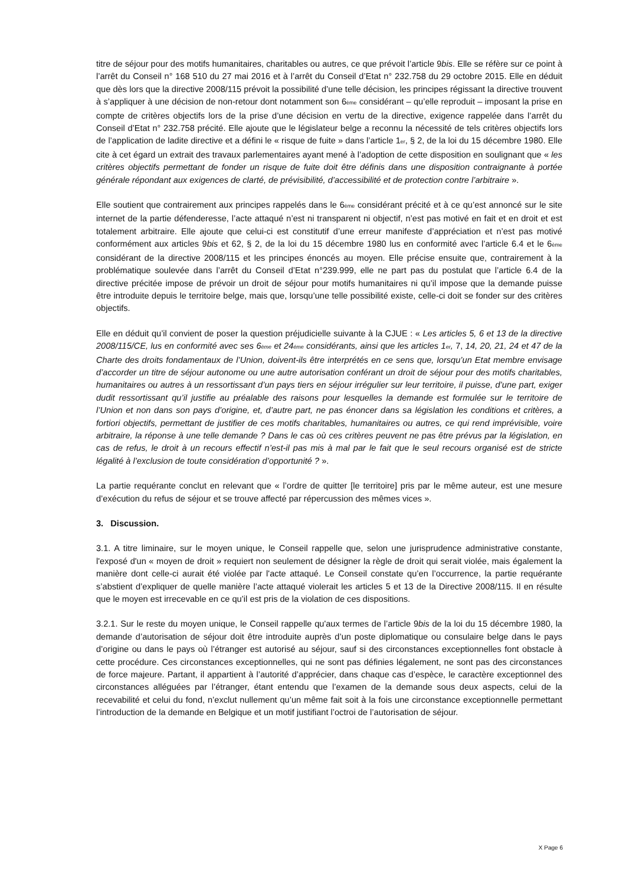titre de séjour pour des motifs humanitaires, charitables ou autres, ce que prévoit l’article 9bis. Elle se réfère sur ce point à l’arrêt du Conseil n° 168 510 du 27 mai 2016 et à l’arrêt du Conseil d’Etat n° 232.758 du 29 octobre 2015. Elle en déduit que dès lors que la directive 2008/115 prévoit la possibilité d’une telle décision, les principes régissant la directive trouvent à s’appliquer à une décision de non-retour dont notamment son 6<sub>ème</sub> considérant – qu’elle reproduit – imposant la prise en compte de critères objectifs lors de la prise d’une décision en vertu de la directive, exigence rappelée dans l’arrêt du Conseil d’Etat n° 232.758 précité. Elle ajoute que le législateur belge a reconnu la nécessité de tels critères objectifs lors de l’application de ladite directive et a défini le « risque de fuite » dans l’article 1<sub>er</sub>, § 2, de la loi du 15 décembre 1980. Elle cite à cet égard un extrait des travaux parlementaires ayant mené à l’adoption de cette disposition en soulignant que « les critères objectifs permettant de fonder un risque de fuite doit être définis dans une disposition contraignante à portée générale répondant aux exigences de clarté, de prévisibilité, d’accessibilité et de protection contre l’arbitraire ».
Elle soutient que contrairement aux principes rappelés dans le 6<sub>ème</sub> considérant précité et à ce qu’est annoncé sur le site internet de la partie défenderesse, l’acte attaqué n’est ni transparent ni objectif, n’est pas motivé en fait et en droit et est totalement arbitraire. Elle ajoute que celui-ci est constitutif d’une erreur manifeste d’appréciation et n’est pas motivé conformément aux articles 9bis et 62, § 2, de la loi du 15 décembre 1980 lus en conformité avec l’article 6.4 et le 6<sub>ème</sub> considérant de la directive 2008/115 et les principes énoncés au moyen. Elle précise ensuite que, contrairement à la problématique soulevée dans l’arrêt du Conseil d’Etat n°239.999, elle ne part pas du postulat que l’article 6.4 de la directive précitée impose de prévoir un droit de séjour pour motifs humanitaires ni qu’il impose que la demande puisse être introduite depuis le territoire belge, mais que, lorsqu’une telle possibilité existe, celle-ci doit se fonder sur des critères objectifs.
Elle en déduit qu’il convient de poser la question préjudicielle suivante à la CJUE : « Les articles 5, 6 et 13 de la directive 2008/115/CE, lus en conformité avec ses 6<sub>ème</sub> et 24<sub>éme</sub> considérants, ainsi que les articles 1<sub>er</sub>, 7, 14, 20, 21, 24 et 47 de la Charte des droits fondamentaux de l’Union, doivent-ils être interprétés en ce sens que, lorsqu’un Etat membre envisage d’accorder un titre de séjour autonome ou une autre autorisation conférant un droit de séjour pour des motifs charitables, humanitaires ou autres à un ressortissant d’un pays tiers en séjour irrégulier sur leur territoire, il puisse, d’une part, exiger dudit ressortissant qu’il justifie au préalable des raisons pour lesquelles la demande est formulée sur le territoire de l’Union et non dans son pays d’origine, et, d’autre part, ne pas énoncer dans sa législation les conditions et critères, a fortiori objectifs, permettant de justifier de ces motifs charitables, humanitaires ou autres, ce qui rend imprévisible, voire arbitraire, la réponse à une telle demande ? Dans le cas où ces critères peuvent ne pas être prévus par la législation, en cas de refus, le droit à un recours effectif n’est-il pas mis à mal par le fait que le seul recours organisé est de stricte légalité à l’exclusion de toute considération d’opportunité ? ».
La partie requérante conclut en relevant que « l’ordre de quitter [le territoire] pris par le même auteur, est une mesure d’exécution du refus de séjour et se trouve affecté par répercussion des mêmes vices ».
3. Discussion.
3.1. A titre liminaire, sur le moyen unique, le Conseil rappelle que, selon une jurisprudence administrative constante, l'exposé d'un « moyen de droit » requiert non seulement de désigner la règle de droit qui serait violée, mais également la manière dont celle-ci aurait été violée par l'acte attaqué. Le Conseil constate qu’en l’occurrence, la partie requérante s’abstient d’expliquer de quelle manière l’acte attaqué violerait les articles 5 et 13 de la Directive 2008/115. Il en résulte que le moyen est irrecevable en ce qu’il est pris de la violation de ces dispositions.
3.2.1. Sur le reste du moyen unique, le Conseil rappelle qu'aux termes de l’article 9bis de la loi du 15 décembre 1980, la demande d’autorisation de séjour doit être introduite auprès d’un poste diplomatique ou consulaire belge dans le pays d’origine ou dans le pays où l’étranger est autorisé au séjour, sauf si des circonstances exceptionnelles font obstacle à cette procédure. Ces circonstances exceptionnelles, qui ne sont pas définies légalement, ne sont pas des circonstances de force majeure. Partant, il appartient à l’autorité d’apprécier, dans chaque cas d’espèce, le caractère exceptionnel des circonstances alléguées par l’étranger, étant entendu que l’examen de la demande sous deux aspects, celui de la recevabilité et celui du fond, n’exclut nullement qu’un même fait soit à la fois une circonstance exceptionnelle permettant l’introduction de la demande en Belgique et un motif justifiant l’octroi de l’autorisation de séjour.
X Page 6